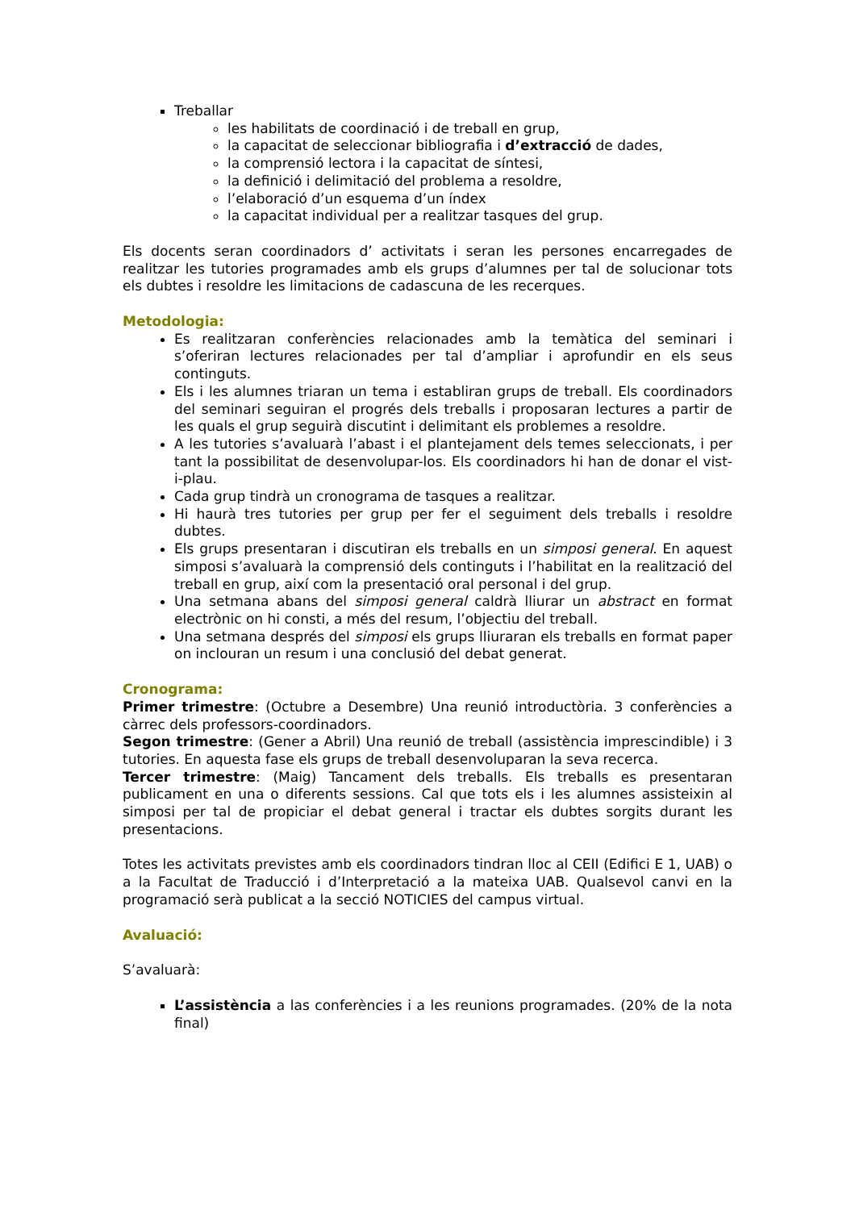Treballar
les habilitats de coordinació i de treball en grup,
la capacitat de seleccionar bibliografia i d’extracció de dades,
la comprensió lectora i la capacitat de síntesi,
la definició i delimitació del problema a resoldre,
l’elaboració d’un esquema d’un índex
la capacitat individual per a realitzar tasques del grup.
Els docents seran coordinadors d’ activitats i seran les persones encarregades de realitzar les tutories programades amb els grups d’alumnes per tal de solucionar tots els dubtes i resoldre les limitacions de cadascuna de les recerques.
Metodologia:
Es realitzaran conferències relacionades amb la temàtica del seminari i s’oferiran lectures relacionades per tal d’ampliar i aprofundir en els seus continguts.
Els i les alumnes triaran un tema i establiran grups de treball. Els coordinadors del seminari seguiran el progrés dels treballs i proposaran lectures a partir de les quals el grup seguirà discutint i delimitant els problemes a resoldre.
A les tutories s’avaluarà l’abast i el plantejament dels temes seleccionats, i per tant la possibilitat de desenvolupar-los. Els coordinadors hi han de donar el vist-i-plau.
Cada grup tindrà un cronograma de tasques a realitzar.
Hi haurà tres tutories per grup per fer el seguiment dels treballs i resoldre dubtes.
Els grups presentaran i discutiran els treballs en un simposi general. En aquest simposi s’avaluarà la comprensió dels continguts i l’habilitat en la realització del treball en grup, així com la presentació oral personal i del grup.
Una setmana abans del simposi general caldrà lliurar un abstract en format electrònic on hi consti, a més del resum, l’objectiu del treball.
Una setmana després del simposi els grups lliuraran els treballs en format paper on inclouran un resum i una conclusió del debat generat.
Cronograma:
Primer trimestre: (Octubre a Desembre) Una reunió introductòria. 3 conferències a càrrec dels professors-coordinadors.
Segon trimestre: (Gener a Abril) Una reunió de treball (assistència imprescindible) i 3 tutories. En aquesta fase els grups de treball desenvoluparan la seva recerca.
Tercer trimestre: (Maig) Tancament dels treballs. Els treballs es presentaran publicament en una o diferents sessions. Cal que tots els i les alumnes assisteixin al simposi per tal de propiciar el debat general i tractar els dubtes sorgits durant les presentacions.
Totes les activitats previstes amb els coordinadors tindran lloc al CEII (Edifici E 1, UAB) o a la Facultat de Traducció i d’Interpretació a la mateixa UAB. Qualsevol canvi en la programació serà publicat a la secció NOTICIES del campus virtual.
Avaluació:
S’avaluarà:
L’assistència a las conferències i a les reunions programades. (20% de la nota final)